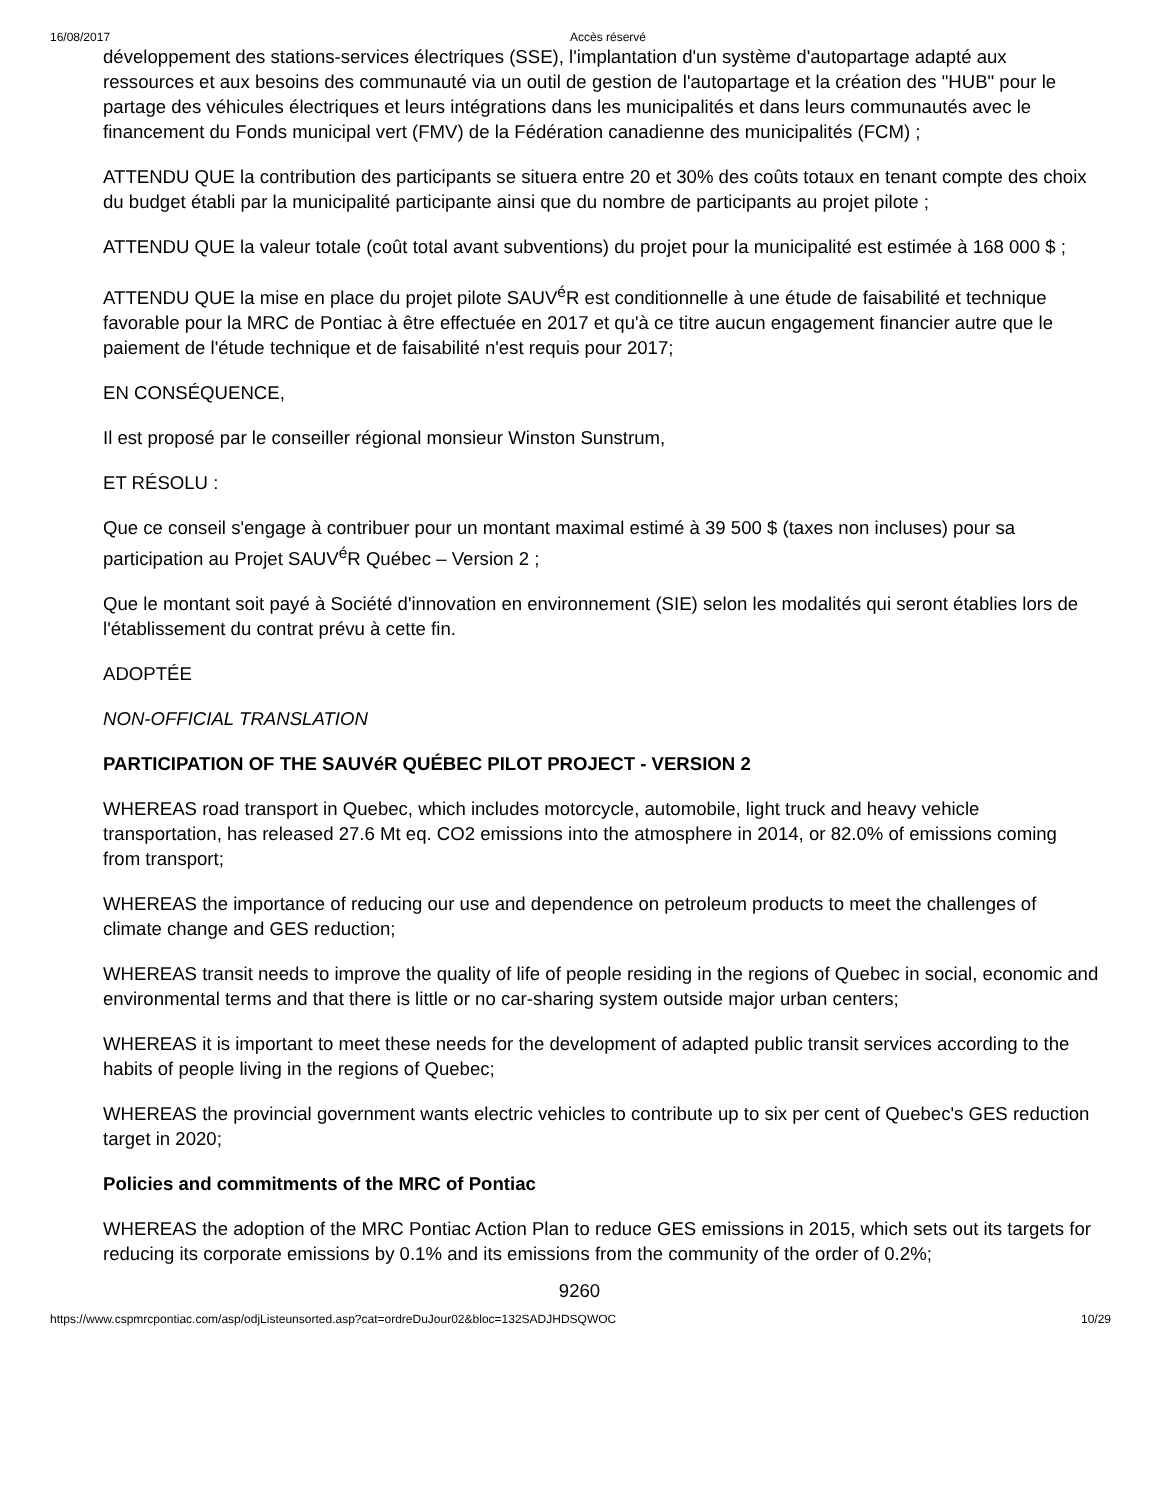16/08/2017 Accès réservé
développement des stations-services électriques (SSE), l'implantation d'un système d'autopartage adapté aux ressources et aux besoins des communauté via un outil de gestion de l'autopartage et la création des "HUB" pour le partage des véhicules électriques et leurs intégrations dans les municipalités et dans leurs communautés avec le financement du Fonds municipal vert (FMV) de la Fédération canadienne des municipalités (FCM) ;
ATTENDU QUE la contribution des participants se situera entre 20 et 30% des coûts totaux en tenant compte des choix du budget établi par la municipalité participante ainsi que du nombre de participants au projet pilote ;
ATTENDU QUE la valeur totale (coût total avant subventions) du projet pour la municipalité est estimée à 168 000 $ ;
ATTENDU QUE la mise en place du projet pilote SAUV<sup>é</sup>R est conditionnelle à une étude de faisabilité et technique favorable pour la MRC de Pontiac à être effectuée en 2017 et qu'à ce titre aucun engagement financier autre que le paiement de l'étude technique et de faisabilité n'est requis pour 2017;
EN CONSÉQUENCE,
Il est proposé par le conseiller régional monsieur Winston Sunstrum,
ET RÉSOLU :
Que ce conseil s'engage à contribuer pour un montant maximal estimé à 39 500 $ (taxes non incluses) pour sa participation au Projet SAUV<sup>é</sup>R Québec – Version 2 ;
Que le montant soit payé à Société d'innovation en environnement (SIE) selon les modalités qui seront établies lors de l'établissement du contrat prévu à cette fin.
ADOPTÉE
NON-OFFICIAL TRANSLATION
PARTICIPATION OF THE SAUVéR QUÉBEC PILOT PROJECT - VERSION 2
WHEREAS road transport in Quebec, which includes motorcycle, automobile, light truck and heavy vehicle transportation, has released 27.6 Mt eq. CO2 emissions into the atmosphere in 2014, or 82.0% of emissions coming from transport;
WHEREAS the importance of reducing our use and dependence on petroleum products to meet the challenges of climate change and GES reduction;
WHEREAS transit needs to improve the quality of life of people residing in the regions of Quebec in social, economic and environmental terms and that there is little or no car-sharing system outside major urban centers;
WHEREAS it is important to meet these needs for the development of adapted public transit services according to the habits of people living in the regions of Quebec;
WHEREAS the provincial government wants electric vehicles to contribute up to six per cent of Quebec's GES reduction target in 2020;
Policies and commitments of the MRC of Pontiac
WHEREAS the adoption of the MRC Pontiac Action Plan to reduce GES emissions in 2015, which sets out its targets for reducing its corporate emissions by 0.1% and its emissions from the community of the order of 0.2%;
9260
https://www.cspmrcpontiac.com/asp/odjListeunsorted.asp?cat=ordreDuJour02&bloc=132SADJHDSQWOC 10/29